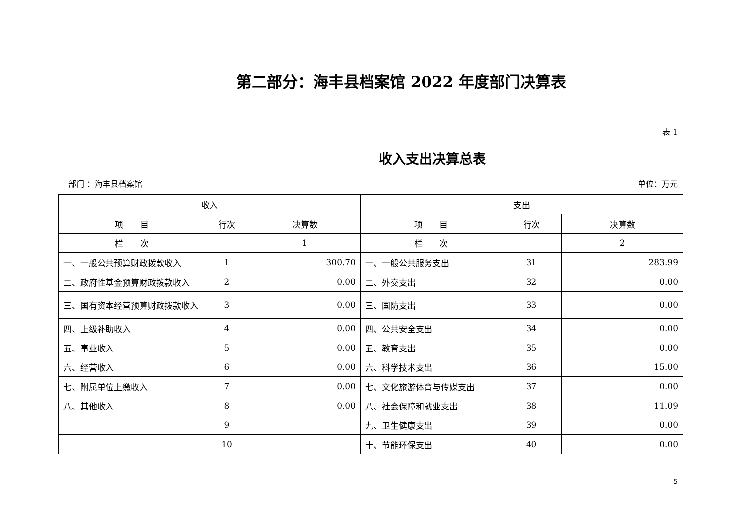第二部分：海丰县档案馆 2022 年度部门决算表
表 1
收入支出决算总表
部门 ：海丰县档案馆 单位：万元
| 收入 | | | 支出 | | |
| --- | --- | --- | --- | --- | --- |
| 项 目 | 行次 | 决算数 | 项 目 | 行次 | 决算数 |
| 栏 次 | | 1 | 栏 次 | | 2 |
| 一、一般公共预算财政拨款收入 | 1 | 300.70 | 一、一般公共服务支出 | 31 | 283.99 |
| 二、政府性基金预算财政拨款收入 | 2 | 0.00 | 二、外交支出 | 32 | 0.00 |
| 三、国有资本经营预算财政拨款收入 | 3 | 0.00 | 三、国防支出 | 33 | 0.00 |
| 四、上级补助收入 | 4 | 0.00 | 四、公共安全支出 | 34 | 0.00 |
| 五、事业收入 | 5 | 0.00 | 五、教育支出 | 35 | 0.00 |
| 六、经营收入 | 6 | 0.00 | 六、科学技术支出 | 36 | 15.00 |
| 七、附属单位上缴收入 | 7 | 0.00 | 七、文化旅游体育与传媒支出 | 37 | 0.00 |
| 八、其他收入 | 8 | 0.00 | 八、社会保障和就业支出 | 38 | 11.09 |
| | 9 | | 九、卫生健康支出 | 39 | 0.00 |
| | 10 | | 十、节能环保支出 | 40 | 0.00 |
5